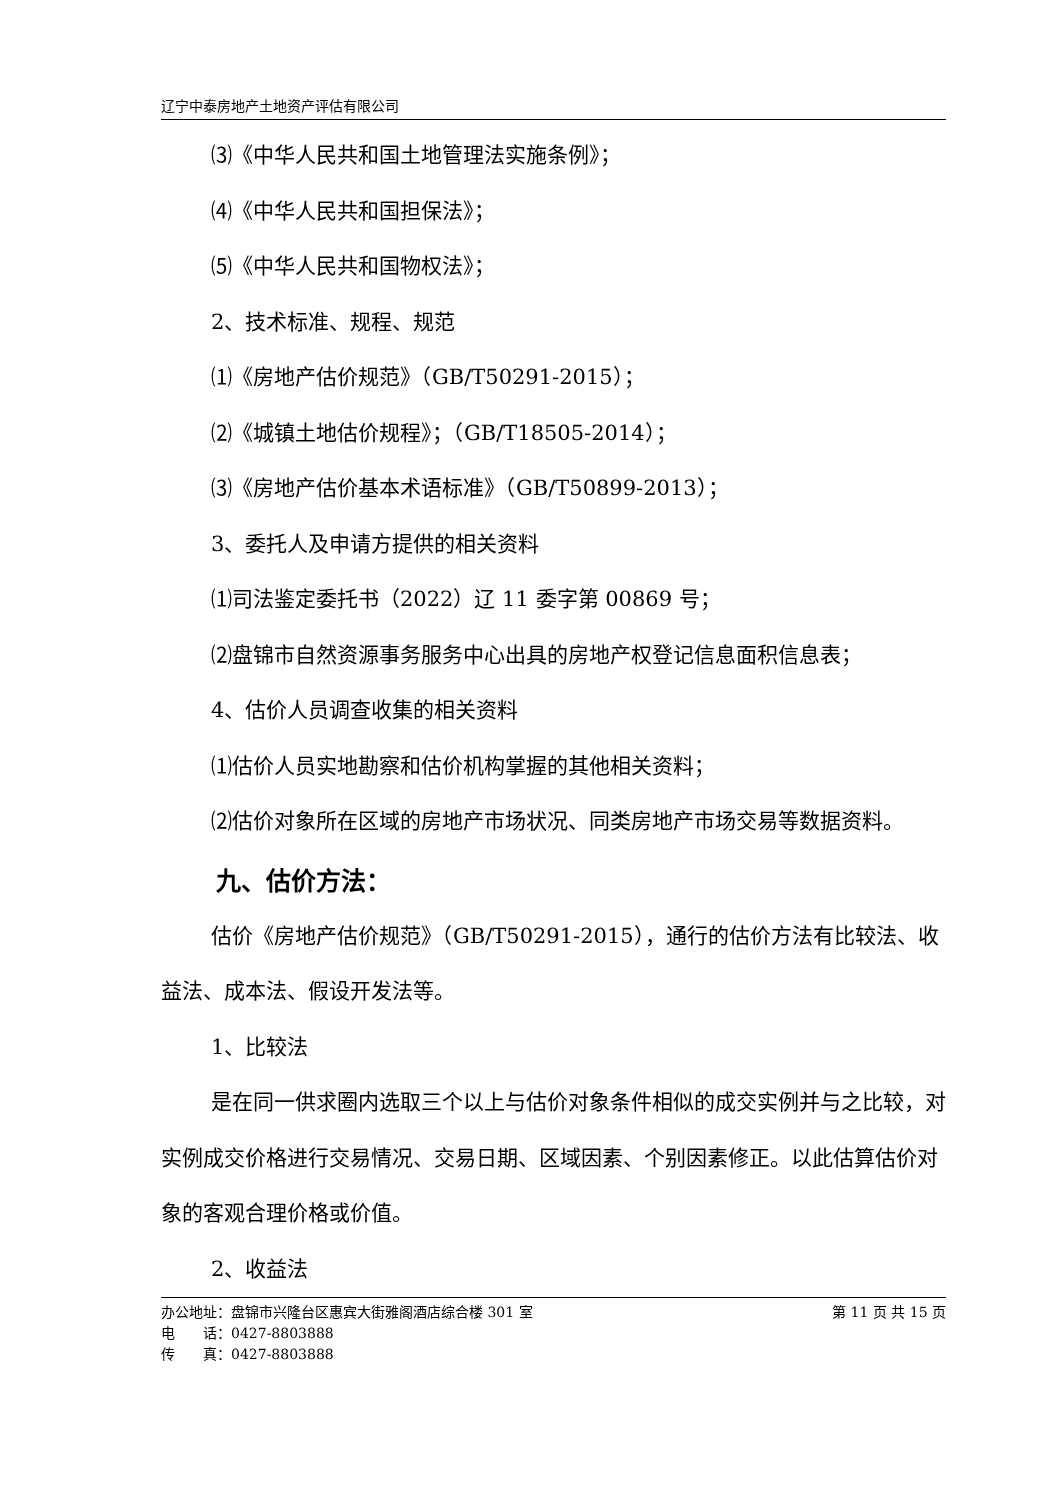辽宁中泰房地产土地资产评估有限公司
⑶《中华人民共和国土地管理法实施条例》；
⑷《中华人民共和国担保法》；
⑸《中华人民共和国物权法》；
2、技术标准、规程、规范
⑴《房地产估价规范》（GB/T50291-2015）；
⑵《城镇土地估价规程》；（GB/T18505-2014）；
⑶《房地产估价基本术语标准》（GB/T50899-2013）；
3、委托人及申请方提供的相关资料
⑴司法鉴定委托书（2022）辽 11 委字第 00869 号；
⑵盘锦市自然资源事务服务中心出具的房地产权登记信息面积信息表；
4、估价人员调查收集的相关资料
⑴估价人员实地勘察和估价机构掌握的其他相关资料；
⑵估价对象所在区域的房地产市场状况、同类房地产市场交易等数据资料。
九、估价方法：
估价《房地产估价规范》（GB/T50291-2015），通行的估价方法有比较法、收益法、成本法、假设开发法等。
1、比较法
是在同一供求圈内选取三个以上与估价对象条件相似的成交实例并与之比较，对实例成交价格进行交易情况、交易日期、区域因素、个别因素修正。以此估算估价对象的客观合理价格或价值。
2、收益法
办公地址：盘锦市兴隆台区惠宾大街雅阁酒店综合楼 301 室 第 11 页 共 15 页
电　　话：0427-8803888
传　　真：0427-8803888